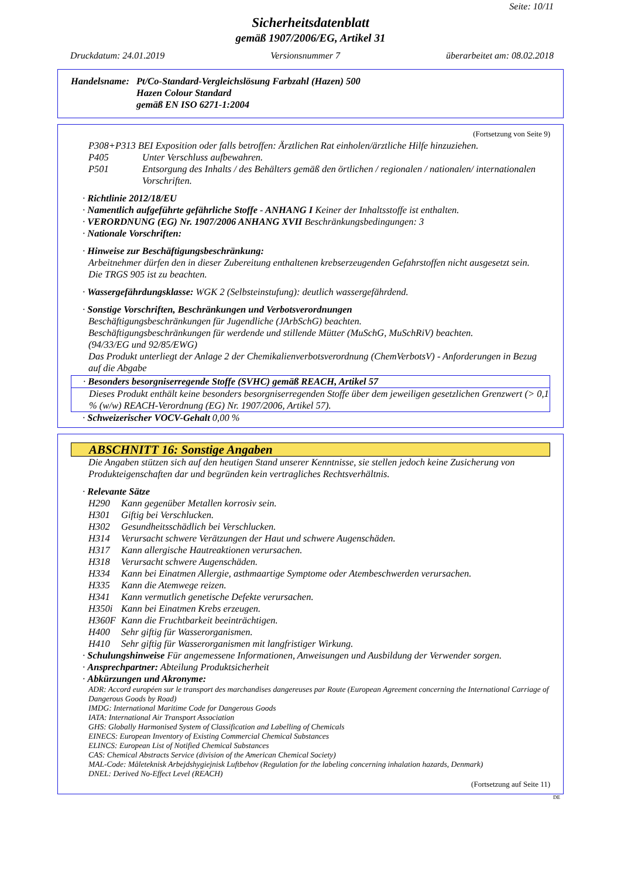Seite: 10/11
Sicherheitsdatenblatt
gemäß 1907/2006/EG, Artikel 31
Druckdatum: 24.01.2019 Versionsnummer 7 überarbeitet am: 08.02.2018
Handelsname: Pt/Co-Standard-Vergleichslösung Farbzahl (Hazen) 500
Hazen Colour Standard
gemäß EN ISO 6271-1:2004
(Fortsetzung von Seite 9)
P308+P313 BEI Exposition oder falls betroffen: Ärztlichen Rat einholen/ärztliche Hilfe hinzuziehen.
P405 Unter Verschluss aufbewahren.
P501 Entsorgung des Inhalts / des Behälters gemäß den örtlichen / regionalen / nationalen/ internationalen Vorschriften.
· Richtlinie 2012/18/EU
· Namentlich aufgeführte gefährliche Stoffe - ANHANG I Keiner der Inhaltsstoffe ist enthalten.
· VERORDNUNG (EG) Nr. 1907/2006 ANHANG XVII Beschränkungsbedingungen: 3
· Nationale Vorschriften:
· Hinweise zur Beschäftigungsbeschränkung:
Arbeitnehmer dürfen den in dieser Zubereitung enthaltenen krebserzeugenden Gefahrstoffen nicht ausgesetzt sein.
Die TRGS 905 ist zu beachten.
· Wassergefährdungsklasse: WGK 2 (Selbsteinstufung): deutlich wassergefährdend.
· Sonstige Vorschriften, Beschränkungen und Verbotsverordnungen
Beschäftigungsbeschränkungen für Jugendliche (JArbSchG) beachten.
Beschäftigungsbeschränkungen für werdende und stillende Mütter (MuSchG, MuSchRiV) beachten.
(94/33/EG und 92/85/EWG)
Das Produkt unterliegt der Anlage 2 der Chemikalienverbotsverordnung (ChemVerbotsV) - Anforderungen in Bezug auf die Abgabe
· Besonders besorgniserregende Stoffe (SVHC) gemäß REACH, Artikel 57
Dieses Produkt enthält keine besonders besorgniserregenden Stoffe über dem jeweiligen gesetzlichen Grenzwert (> 0,1 % (w/w) REACH-Verordnung (EG) Nr. 1907/2006, Artikel 57).
· Schweizerischer VOCV-Gehalt 0,00 %
ABSCHNITT 16: Sonstige Angaben
Die Angaben stützen sich auf den heutigen Stand unserer Kenntnisse, sie stellen jedoch keine Zusicherung von Produkteigenschaften dar und begründen kein vertragliches Rechtsverhältnis.
· Relevante Sätze
H290 Kann gegenüber Metallen korrosiv sein.
H301 Giftig bei Verschlucken.
H302 Gesundheitsschädlich bei Verschlucken.
H314 Verursacht schwere Verätzungen der Haut und schwere Augenschäden.
H317 Kann allergische Hautreaktionen verursachen.
H318 Verursacht schwere Augenschäden.
H334 Kann bei Einatmen Allergie, asthmaartige Symptome oder Atembeschwerden verursachen.
H335 Kann die Atemwege reizen.
H341 Kann vermutlich genetische Defekte verursachen.
H350i Kann bei Einatmen Krebs erzeugen.
H360F Kann die Fruchtbarkeit beeinträchtigen.
H400 Sehr giftig für Wasserorganismen.
H410 Sehr giftig für Wasserorganismen mit langfristiger Wirkung.
· Schulungshinweise Für angemessene Informationen, Anweisungen und Ausbildung der Verwender sorgen.
· Ansprechpartner: Abteilung Produktsicherheit
· Abkürzungen und Akronyme:
ADR: Accord européen sur le transport des marchandises dangereuses par Route (European Agreement concerning the International Carriage of Dangerous Goods by Road)
IMDG: International Maritime Code for Dangerous Goods
IATA: International Air Transport Association
GHS: Globally Harmonised System of Classification and Labelling of Chemicals
EINECS: European Inventory of Existing Commercial Chemical Substances
ELINCS: European List of Notified Chemical Substances
CAS: Chemical Abstracts Service (division of the American Chemical Society)
MAL-Code: Måleteknisk Arbejdshygiejnisk Luftbehov (Regulation for the labeling concerning inhalation hazards, Denmark)
DNEL: Derived No-Effect Level (REACH)
(Fortsetzung auf Seite 11)
DE